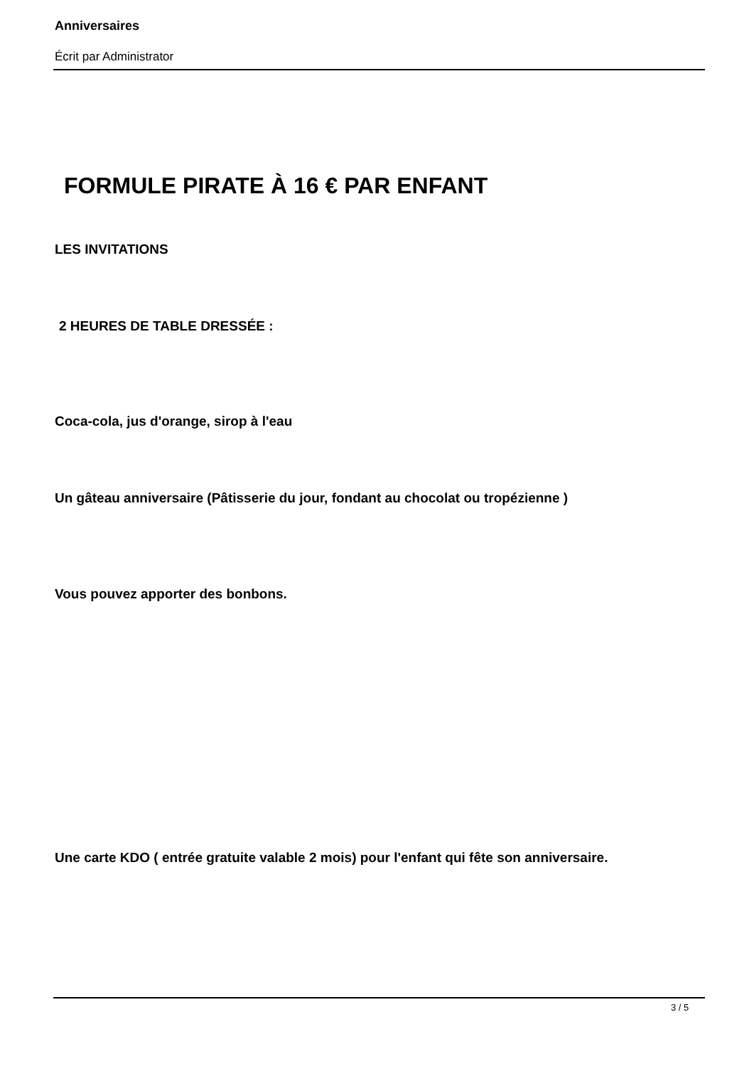Anniversaires
Écrit par Administrator
FORMULE PIRATE À 16 € PAR ENFANT
LES INVITATIONS
2 HEURES DE TABLE DRESSÉE :
Coca-cola, jus d'orange, sirop à l'eau
Un gâteau anniversaire (Pâtisserie du jour, fondant au chocolat ou tropézienne )
Vous pouvez apporter des bonbons.
Une carte KDO ( entrée gratuite valable 2 mois) pour l'enfant qui fête son anniversaire.
3 / 5